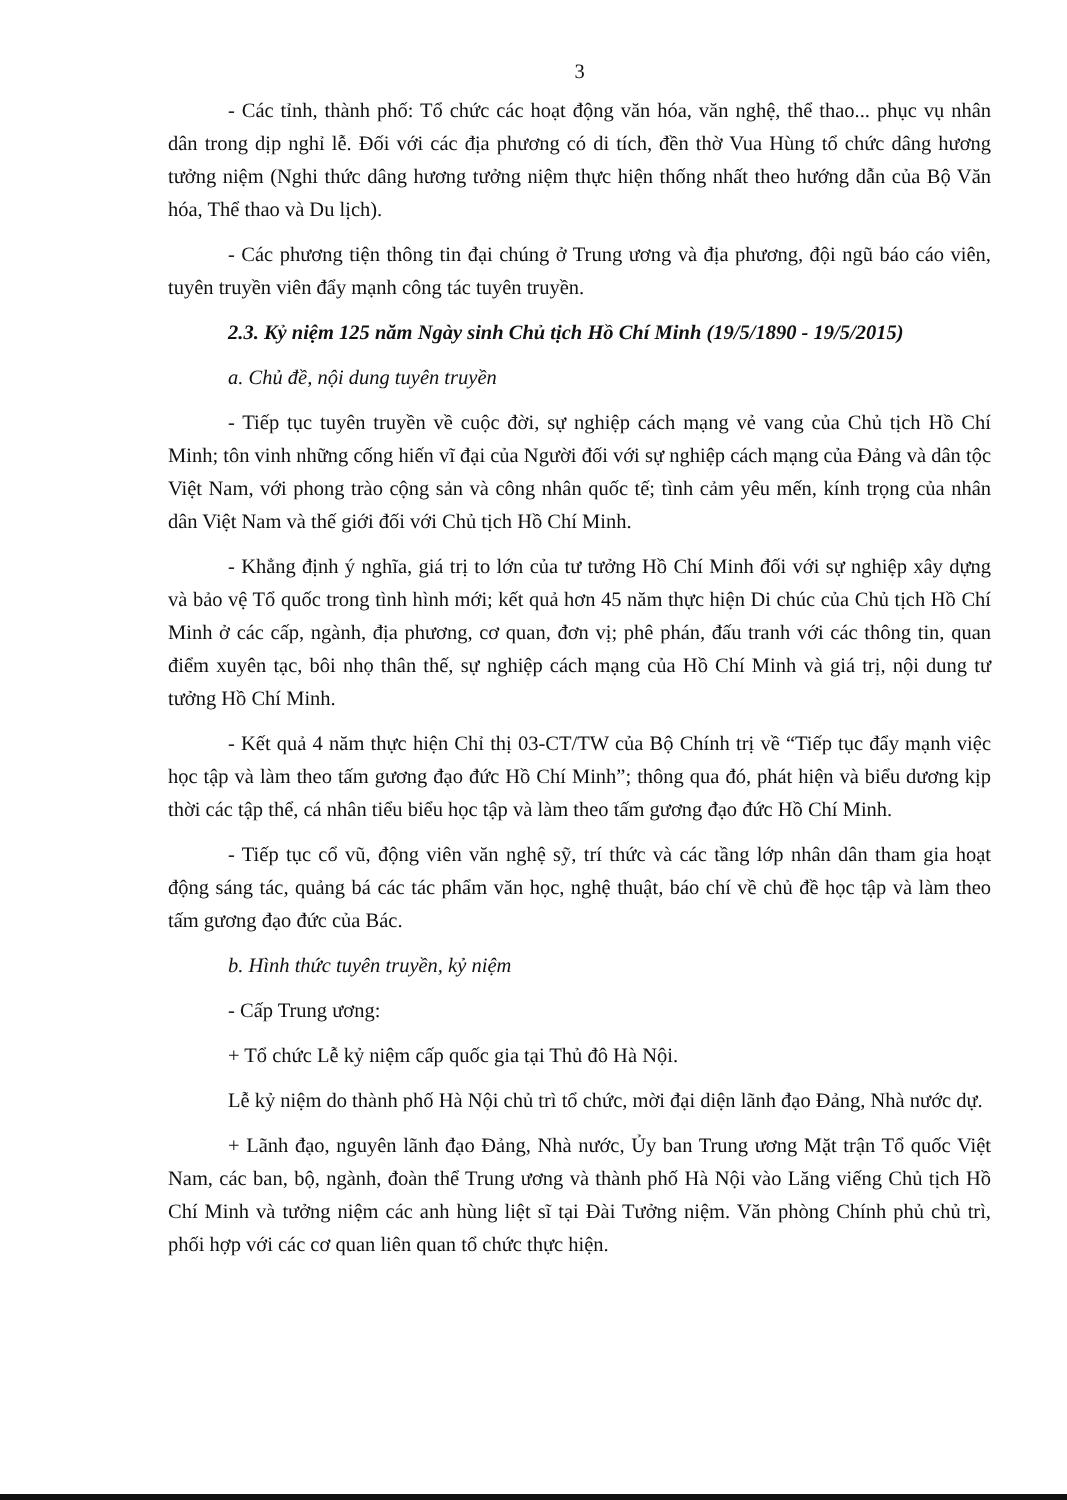3
- Các tỉnh, thành phố: Tổ chức các hoạt động văn hóa, văn nghệ, thể thao... phục vụ nhân dân trong dịp nghỉ lễ. Đối với các địa phương có di tích, đền thờ Vua Hùng tổ chức dâng hương tưởng niệm (Nghi thức dâng hương tưởng niệm thực hiện thống nhất theo hướng dẫn của Bộ Văn hóa, Thể thao và Du lịch).
- Các phương tiện thông tin đại chúng ở Trung ương và địa phương, đội ngũ báo cáo viên, tuyên truyền viên đẩy mạnh công tác tuyên truyền.
2.3. Kỷ niệm 125 năm Ngày sinh Chủ tịch Hồ Chí Minh (19/5/1890 - 19/5/2015)
a. Chủ đề, nội dung tuyên truyền
- Tiếp tục tuyên truyền về cuộc đời, sự nghiệp cách mạng vẻ vang của Chủ tịch Hồ Chí Minh; tôn vinh những cống hiến vĩ đại của Người đối với sự nghiệp cách mạng của Đảng và dân tộc Việt Nam, với phong trào cộng sản và công nhân quốc tế; tình cảm yêu mến, kính trọng của nhân dân Việt Nam và thế giới đối với Chủ tịch Hồ Chí Minh.
- Khẳng định ý nghĩa, giá trị to lớn của tư tưởng Hồ Chí Minh đối với sự nghiệp xây dựng và bảo vệ Tổ quốc trong tình hình mới; kết quả hơn 45 năm thực hiện Di chúc của Chủ tịch Hồ Chí Minh ở các cấp, ngành, địa phương, cơ quan, đơn vị; phê phán, đấu tranh với các thông tin, quan điểm xuyên tạc, bôi nhọ thân thế, sự nghiệp cách mạng của Hồ Chí Minh và giá trị, nội dung tư tưởng Hồ Chí Minh.
- Kết quả 4 năm thực hiện Chỉ thị 03-CT/TW của Bộ Chính trị về “Tiếp tục đẩy mạnh việc học tập và làm theo tấm gương đạo đức Hồ Chí Minh”; thông qua đó, phát hiện và biểu dương kịp thời các tập thể, cá nhân tiểu biểu học tập và làm theo tấm gương đạo đức Hồ Chí Minh.
- Tiếp tục cổ vũ, động viên văn nghệ sỹ, trí thức và các tầng lớp nhân dân tham gia hoạt động sáng tác, quảng bá các tác phẩm văn học, nghệ thuật, báo chí về chủ đề học tập và làm theo tấm gương đạo đức của Bác.
b. Hình thức tuyên truyền, kỷ niệm
- Cấp Trung ương:
+ Tổ chức Lễ kỷ niệm cấp quốc gia tại Thủ đô Hà Nội.
Lễ kỷ niệm do thành phố Hà Nội chủ trì tổ chức, mời đại diện lãnh đạo Đảng, Nhà nước dự.
+ Lãnh đạo, nguyên lãnh đạo Đảng, Nhà nước, Ủy ban Trung ương Mặt trận Tổ quốc Việt Nam, các ban, bộ, ngành, đoàn thể Trung ương và thành phố Hà Nội vào Lăng viếng Chủ tịch Hồ Chí Minh và tưởng niệm các anh hùng liệt sĩ tại Đài Tưởng niệm. Văn phòng Chính phủ chủ trì, phối hợp với các cơ quan liên quan tổ chức thực hiện.